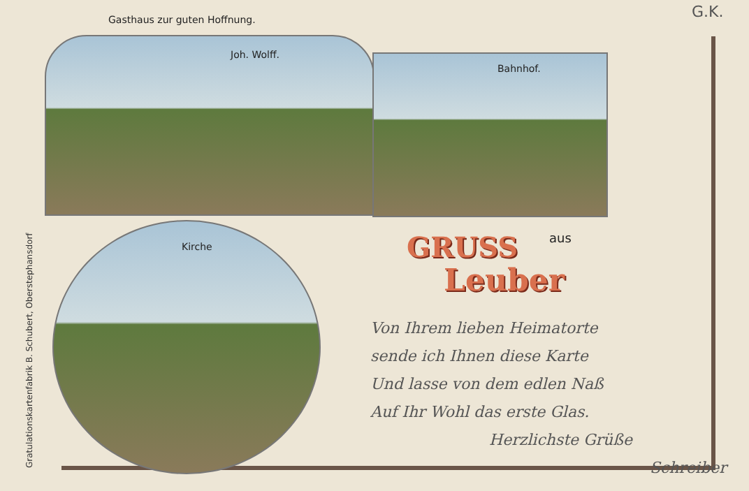Gasthaus zur guten Hoffnung. G.K.
Joh. Wolff.
Bahnhof.
Kirche
aus
GRUSS
Leuber
Gratulationskartenfabrik B. Schubert, Oberstephansdorf
Von Ihrem lieben Heimatorte
sende ich Ihnen diese Karte
Und lasse von dem edlen Naß
Auf Ihr Wohl das erste Glas.
Herzlichste Grüße
Schreiber